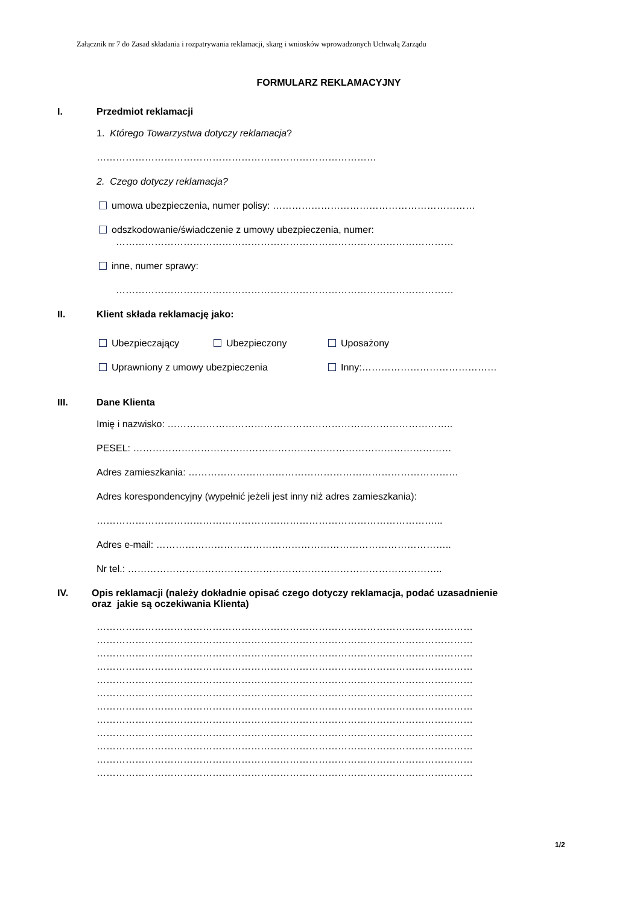Załącznik nr 7 do Zasad składania i rozpatrywania reklamacji, skarg i wniosków wprowadzonych Uchwałą Zarządu
FORMULARZ REKLAMACYJNY
I. Przedmiot reklamacji
1. Którego Towarzystwa dotyczy reklamacja?
……………………………………………………………………………
2. Czego dotyczy reklamacja?
umowa ubezpieczenia, numer polisy: ………………………………………………………
odszkodowanie/świadczenie z umowy ubezpieczenia, numer:
……………………………………………………………………………………………
inne, numer sprawy:
……………………………………………………………………………………………
II. Klient składa reklamację jako:
Ubezpieczający Ubezpieczony Uposażony
Uprawniony z umowy ubezpieczenia Inny:……………………………………
III. Dane Klienta
Imię i nazwisko: ……………………………………………………………………………..
PESEL: ………………………………………………………………………………………
Adres zamieszkania: …………………………………………………………………………
Adres korespondencyjny (wypełnić jeżeli jest inny niż adres zamieszkania):
……………………………………………………………………………………………...
Adres e-mail: ………………………………………………………………………………..
Nr tel.: ……………………………………………………………………………………..
IV. Opis reklamacji (należy dokładnie opisać czego dotyczy reklamacja, podać uzasadnienie
oraz jakie są oczekiwania Klienta)
………………………………………………………………………………………………………
………………………………………………………………………………………………………
………………………………………………………………………………………………………
………………………………………………………………………………………………………
………………………………………………………………………………………………………
………………………………………………………………………………………………………
………………………………………………………………………………………………………
………………………………………………………………………………………………………
………………………………………………………………………………………………………
………………………………………………………………………………………………………
………………………………………………………………………………………………………
………………………………………………………………………………………………………
1/2